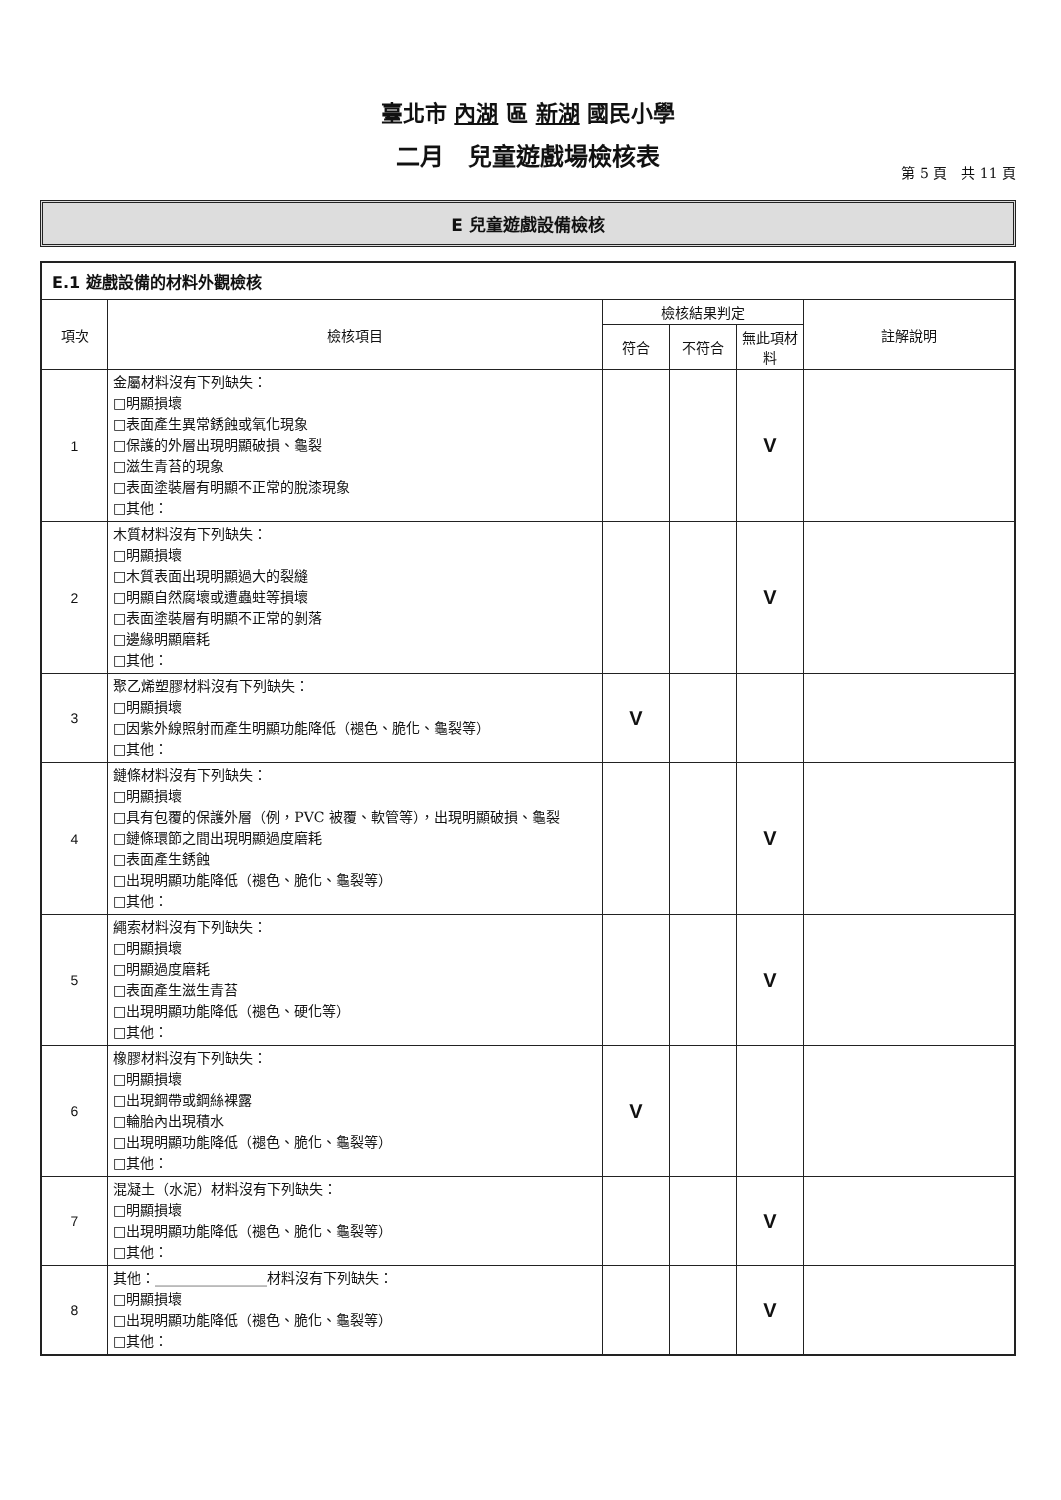臺北市 內湖 區 新湖 國民小學
二月　兒童遊戲場檢核表
第 5 頁　共 11 頁
E 兒童遊戲設備檢核
| E.1 遊戲設備的材料外觀檢核 | | | | | |
| --- | --- | --- | --- | --- | --- |
| 項次 | 檢核項目 | 檢核結果判定 | | | 註解說明 |
| | | 符合 | 不符合 | 無此項材料 | |
| 1 | 金屬材料沒有下列缺失： □明顯損壞 □表面產生異常銹蝕或氧化現象 □保護的外層出現明顯破損、龜裂 □滋生青苔的現象 □表面塗裝層有明顯不正常的脫漆現象 □其他： | | | V | |
| 2 | 木質材料沒有下列缺失： □明顯損壞 □木質表面出現明顯過大的裂縫 □明顯自然腐壞或遭蟲蛀等損壞 □表面塗裝層有明顯不正常的剝落 □邊緣明顯磨耗 □其他： | | | V | |
| 3 | 聚乙烯塑膠材料沒有下列缺失： □明顯損壞 □因紫外線照射而產生明顯功能降低（褪色、脆化、龜裂等） □其他： | V | | | |
| 4 | 鏈條材料沒有下列缺失： □明顯損壞 □具有包覆的保護外層（例，PVC 被覆、軟管等），出現明顯破損、龜裂 □鏈條環節之間出現明顯過度磨耗 □表面產生銹蝕 □出現明顯功能降低（褪色、脆化、龜裂等） □其他： | | | V | |
| 5 | 繩索材料沒有下列缺失： □明顯損壞 □明顯過度磨耗 □表面產生滋生青苔 □出現明顯功能降低（褪色、硬化等） □其他： | | | V | |
| 6 | 橡膠材料沒有下列缺失： □明顯損壞 □出現鋼帶或鋼絲裸露 □輪胎內出現積水 □出現明顯功能降低（褪色、脆化、龜裂等） □其他： | V | | | |
| 7 | 混凝土（水泥）材料沒有下列缺失： □明顯損壞 □出現明顯功能降低（褪色、脆化、龜裂等） □其他： | | | V | |
| 8 | 其他：________________材料沒有下列缺失： □明顯損壞 □出現明顯功能降低（褪色、脆化、龜裂等） □其他： | | | V | |